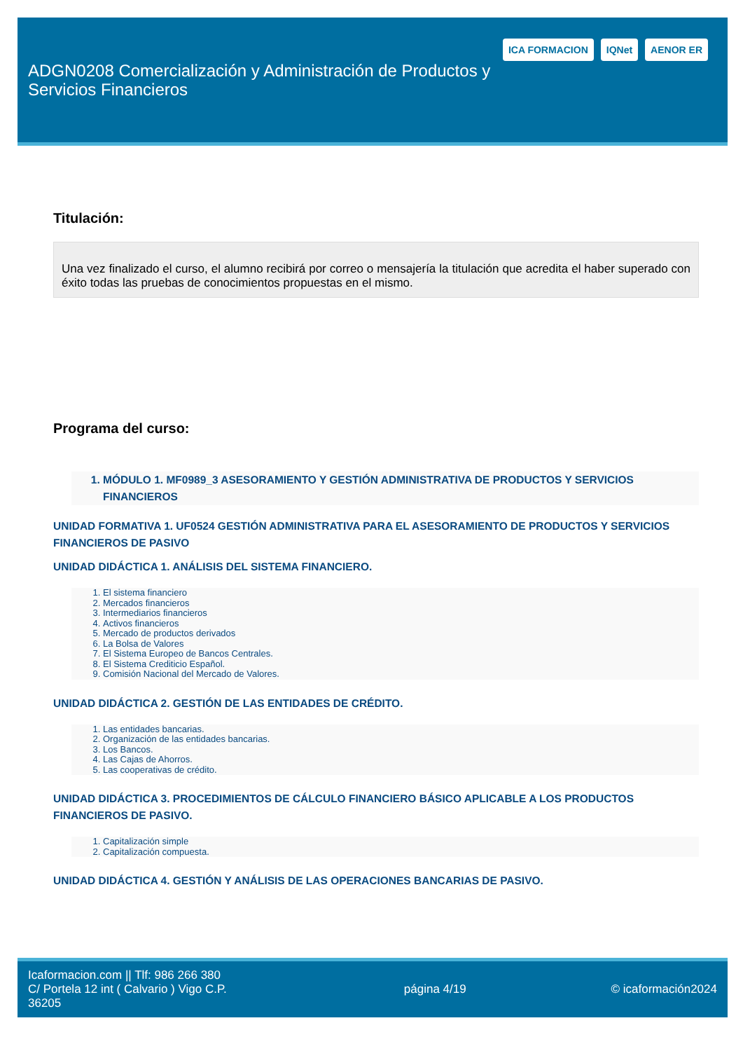ADGN0208 Comercialización y Administración de Productos y Servicios Financieros
ICA FORMACION IQNet AENOR ER
Titulación:
Una vez finalizado el curso, el alumno recibirá por correo o mensajería la titulación que acredita el haber superado con éxito todas las pruebas de conocimientos propuestas en el mismo.
Programa del curso:
1. MÓDULO 1. MF0989_3 ASESORAMIENTO Y GESTIÓN ADMINISTRATIVA DE PRODUCTOS Y SERVICIOS FINANCIEROS
UNIDAD FORMATIVA 1. UF0524 GESTIÓN ADMINISTRATIVA PARA EL ASESORAMIENTO DE PRODUCTOS Y SERVICIOS FINANCIEROS DE PASIVO
UNIDAD DIDÁCTICA 1. ANÁLISIS DEL SISTEMA FINANCIERO.
1. El sistema financiero
2. Mercados financieros
3. Intermediarios financieros
4. Activos financieros
5. Mercado de productos derivados
6. La Bolsa de Valores
7. El Sistema Europeo de Bancos Centrales.
8. El Sistema Crediticio Español.
9. Comisión Nacional del Mercado de Valores.
UNIDAD DIDÁCTICA 2. GESTIÓN DE LAS ENTIDADES DE CRÉDITO.
1. Las entidades bancarias.
2. Organización de las entidades bancarias.
3. Los Bancos.
4. Las Cajas de Ahorros.
5. Las cooperativas de crédito.
UNIDAD DIDÁCTICA 3. PROCEDIMIENTOS DE CÁLCULO FINANCIERO BÁSICO APLICABLE A LOS PRODUCTOS FINANCIEROS DE PASIVO.
1. Capitalización simple
2. Capitalización compuesta.
UNIDAD DIDÁCTICA 4. GESTIÓN Y ANÁLISIS DE LAS OPERACIONES BANCARIAS DE PASIVO.
Icaformacion.com || Tlf: 986 266 380
C/ Portela 12 int ( Calvario ) Vigo C.P. 36205
página 4/19 © icaformación2024